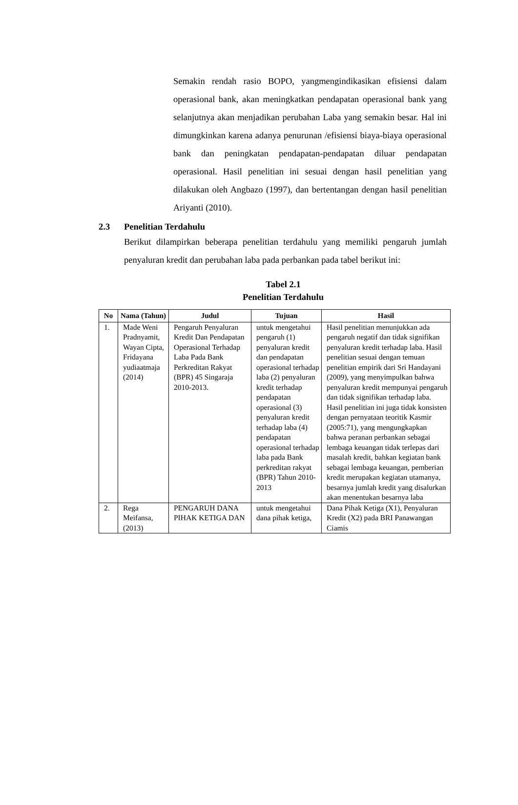Semakin rendah rasio BOPO, yangmengindikasikan efisiensi dalam operasional bank, akan meningkatkan pendapatan operasional bank yang selanjutnya akan menjadikan perubahan Laba yang semakin besar. Hal ini dimungkinkan karena adanya penurunan /efisiensi biaya-biaya operasional bank dan peningkatan pendapatan-pendapatan diluar pendapatan operasional. Hasil penelitian ini sesuai dengan hasil penelitian yang dilakukan oleh Angbazo (1997), dan bertentangan dengan hasil penelitian Ariyanti (2010).
2.3 Penelitian Terdahulu
Berikut dilampirkan beberapa penelitian terdahulu yang memiliki pengaruh jumlah penyaluran kredit dan perubahan laba pada perbankan pada tabel berikut ini:
Tabel 2.1
Penelitian Terdahulu
| No | Nama (Tahun) | Judul | Tujuan | Hasil |
| --- | --- | --- | --- | --- |
| 1. | Made Weni Pradnyamit, Wayan Cipta, Fridayana yudiaatmaja (2014) | Pengaruh Penyaluran Kredit Dan Pendapatan Operasional Terhadap Laba Pada Bank Perkreditan Rakyat (BPR) 45 Singaraja 2010-2013. | untuk mengetahui pengaruh (1) penyaluran kredit dan pendapatan operasional terhadap laba (2) penyaluran kredit terhadap pendapatan operasional (3) penyaluran kredit terhadap laba (4) pendapatan operasional terhadap laba pada Bank perkreditan rakyat (BPR) Tahun 2010-2013 | Hasil penelitian menunjukkan ada pengaruh negatif dan tidak signifikan penyaluran kredit terhadap laba. Hasil penelitian sesuai dengan temuan penelitian empirik dari Sri Handayani (2009), yang menyimpulkan bahwa penyaluran kredit mempunyai pengaruh dan tidak signifikan terhadap laba. Hasil penelitian ini juga tidak konsisten dengan pernyataan teoritik Kasmir (2005:71), yang mengungkapkan bahwa peranan perbankan sebagai lembaga keuangan tidak terlepas dari masalah kredit, bahkan kegiatan bank sebagai lembaga keuangan, pemberian kredit merupakan kegiatan utamanya, besarnya jumlah kredit yang disalurkan akan menentukan besarnya laba |
| 2. | Rega Meifansa, (2013) | PENGARUH DANA PIHAK KETIGA DAN | untuk mengetahui dana pihak ketiga, | Dana Pihak Ketiga (X1), Penyaluran Kredit (X2) pada BRI Panawangan Ciamis |